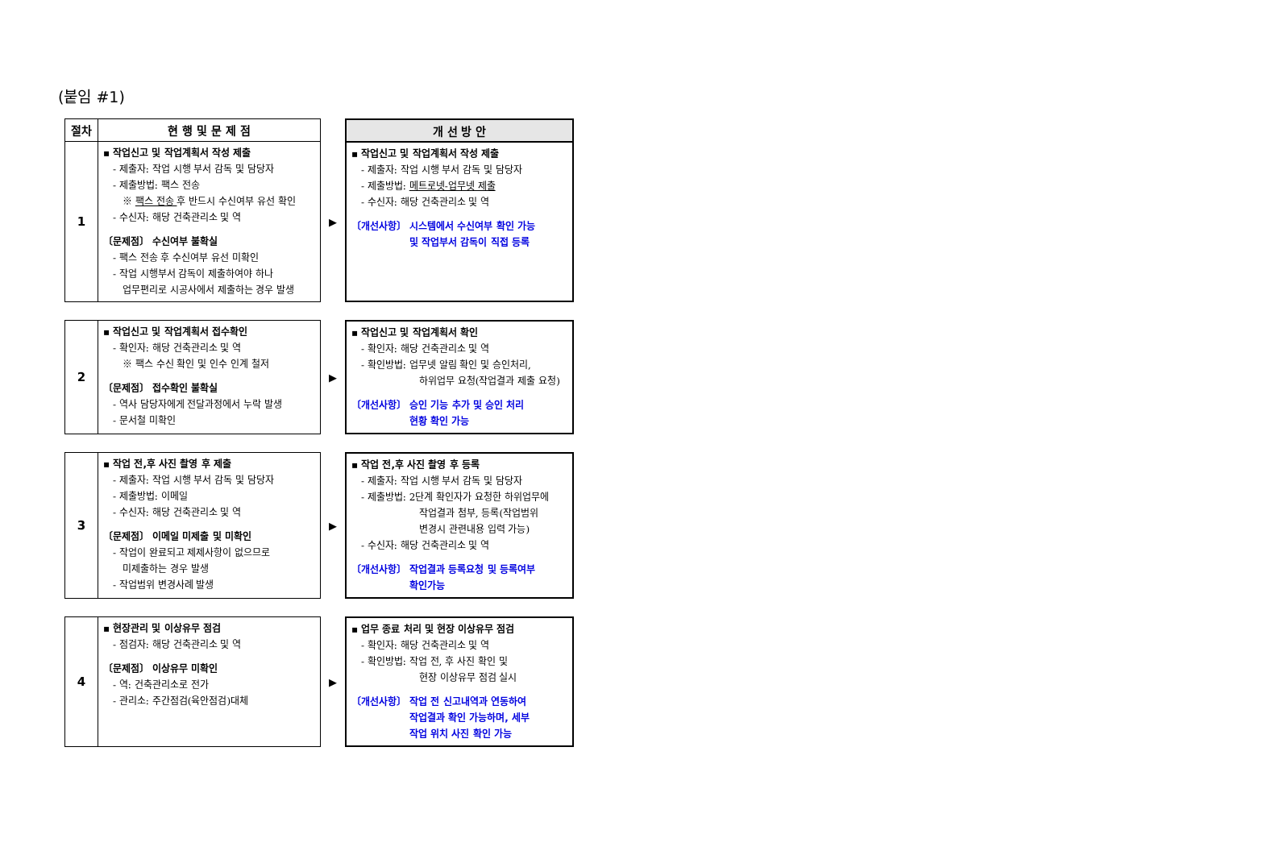(붙임 #1)
절차 현 행 및 문 제 점 개 선 방 안
1
▪ 작업신고 및 작업계획서 작성 제출
- 제출자: 작업 시행 부서 감독 및 담당자
- 제출방법: 팩스 전송
※ 팩스 전송 후 반드시 수신여부 유선 확인
- 수신자: 해당 건축관리소 및 역
〔문제점〕 수신여부 불확실
- 팩스 전송 후 수신여부 유선 미확인
- 작업 시행부서 감독이 제출하여야 하나
업무편리로 시공사에서 제출하는 경우 발생
▶
▪ 작업신고 및 작업계획서 작성 제출
- 제출자: 작업 시행 부서 감독 및 담당자
- 제출방법: 메트로넷-업무넷 제출
- 수신자: 해당 건축관리소 및 역
〔개선사항〕 시스템에서 수신여부 확인 가능
및 작업부서 감독이 직접 등록
2
▪ 작업신고 및 작업계획서 접수확인
- 확인자: 해당 건축관리소 및 역
※ 팩스 수신 확인 및 인수 인계 철저
〔문제점〕 접수확인 불확실
- 역사 담당자에게 전달과정에서 누락 발생
- 문서철 미확인
▶
▪ 작업신고 및 작업계획서 확인
- 확인자: 해당 건축관리소 및 역
- 확인방법: 업무넷 알림 확인 및 승인처리,
하위업무 요청(작업결과 제출 요청)
〔개선사항〕 승인 기능 추가 및 승인 처리
현황 확인 가능
3
▪ 작업 전,후 사진 촬영 후 제출
- 제출자: 작업 시행 부서 감독 및 담당자
- 제출방법: 이메일
- 수신자: 해당 건축관리소 및 역
〔문제점〕 이메일 미제출 및 미확인
- 작업이 완료되고 제제사항이 없으므로
미제출하는 경우 발생
- 작업범위 변경사례 발생
▶
▪ 작업 전,후 사진 촬영 후 등록
- 제출자: 작업 시행 부서 감독 및 담당자
- 제출방법: 2단계 확인자가 요청한 하위업무에
작업결과 첨부, 등록(작업범위
변경시 관련내용 입력 가능)
- 수신자: 해당 건축관리소 및 역
〔개선사항〕 작업결과 등록요청 및 등록여부
확인가능
4
▪ 현장관리 및 이상유무 점검
- 점검자: 해당 건축관리소 및 역
〔문제점〕 이상유무 미확인
- 역: 건축관리소로 전가
- 관리소: 주간점검(육안점검)대체
▶
▪ 업무 종료 처리 및 현장 이상유무 점검
- 확인자: 해당 건축관리소 및 역
- 확인방법: 작업 전, 후 사진 확인 및
현장 이상유무 점검 실시
〔개선사항〕 작업 전 신고내역과 연동하여
작업결과 확인 가능하며, 세부
작업 위치 사진 확인 가능